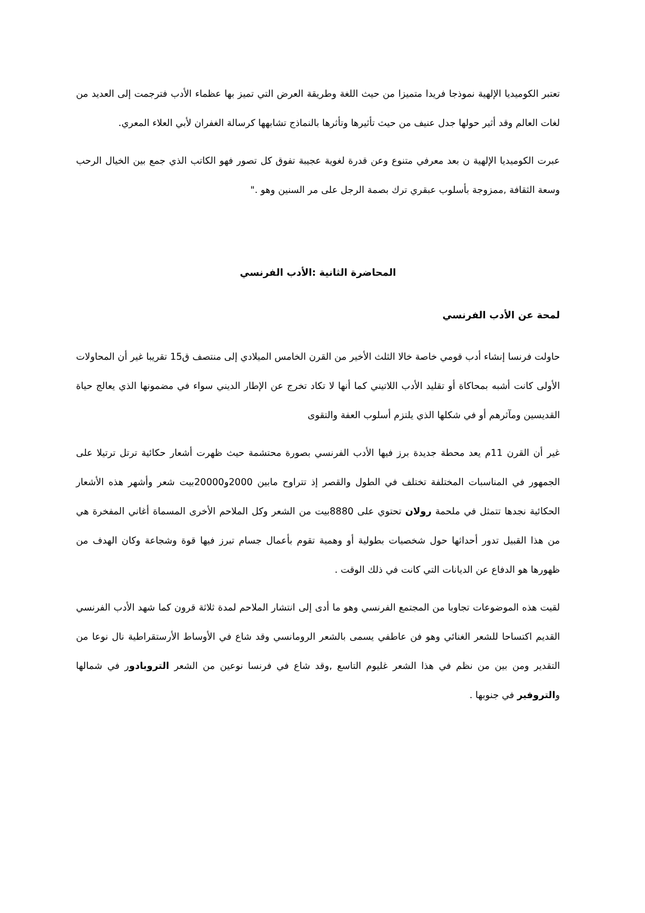تعتبر الكوميديا الإلهية نموذجا فريدا متميزا من حيث اللغة وطريقة العرض التي تميز بها عظماء الأدب فترجمت إلى العديد من لغات العالم وقد أثير حولها جدل عنيف من حيث تأثيرها وتأثرها بالنماذج تشابهها كرسالة الغفران لأبي العلاء المعري.
عبرت الكوميديا الإلهية ن بعد معرفي متنوع وعن قدرة لغوية عجيبة تفوق كل تصور فهو الكاتب الذي جمع بين الخيال الرحب وسعة الثقافة ,ممزوجة بأسلوب عبقري ترك بصمة الرجل على مر السنين وهو ."
المحاضرة الثانية :الأدب الفرنسي
لمحة عن الأدب الفرنسي
حاولت فرنسا إنشاء أدب قومي خاصة خالا الثلث الأخير من القرن الخامس الميلادي إلى منتصف ق15 تقريبا غير أن المحاولات الأولى كانت أشبه بمحاكاة أو تقليد الأدب اللاتيني كما أنها لا تكاد تخرج عن الإطار الديني سواء في مضمونها الذي يعالج حياة القديسين ومآثرهم أو في شكلها الذي يلتزم أسلوب العفة والتقوى
غير أن القرن 11م يعد محطة جديدة برز فيها الأدب الفرنسي بصورة محتشمة حيث ظهرت أشعار حكائية ترتل ترتيلا على الجمهور في المناسبات المختلفة تختلف في الطول والقصر إذ تتراوح مابين 2000و20000بيت شعر وأشهر هذه الأشعار الحكائية نجدها تتمثل في ملحمة رولان تحتوي على 8880بيت من الشعر وكل الملاحم الأخرى المسماة أغاني المفخرة هي من هذا القبيل تدور أحداثها حول شخصيات بطولية أو وهمية تقوم بأعمال جسام تبرز فيها قوة وشجاعة وكان الهدف من ظهورها هو الدفاع عن الديانات التي كانت في ذلك الوقت .
لقيت هذه الموضوعات تجاوبا من المجتمع الفرنسي وهو ما أدى إلى انتشار الملاحم لمدة ثلاثة قرون كما شهد الأدب الفرنسي القديم اكتساحا للشعر الغنائي وهو فن عاطفي يسمى بالشعر الرومانسي وقد شاع في الأوساط الأرستقراطية نال نوعا من التقدير ومن بين من نظم في هذا الشعر غليوم التاسع ,وقد شاع في فرنسا نوعين من الشعر التروبادور في شمالها والتروفير في جنوبها .